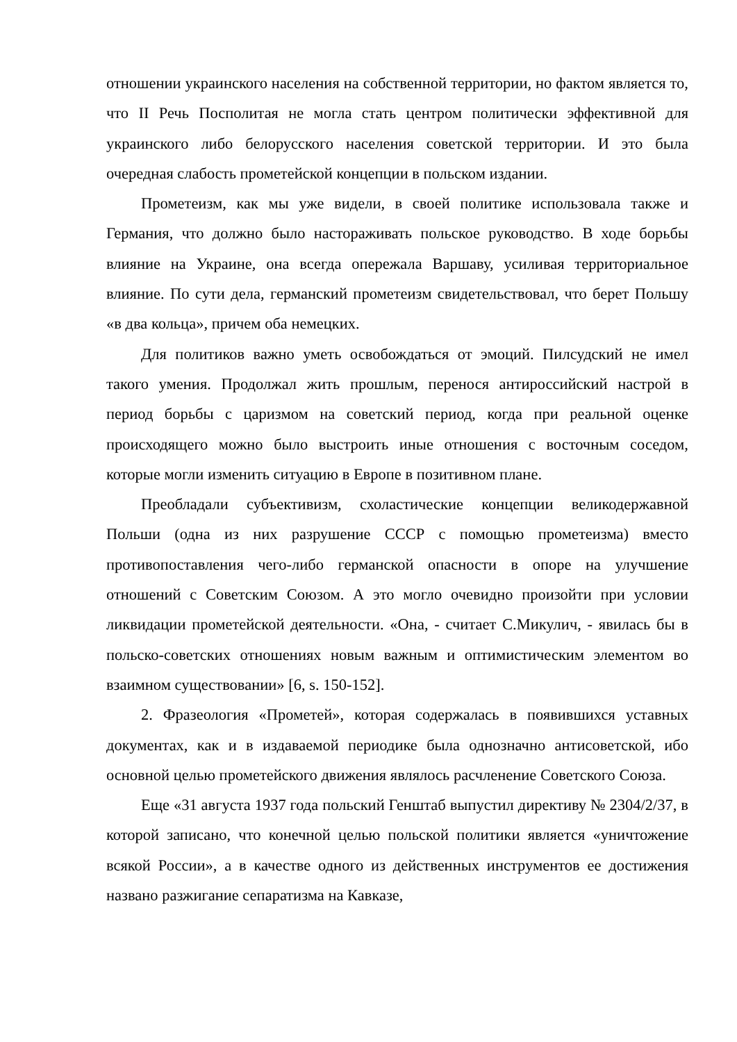отношении украинского населения на собственной территории, но фактом является то, что II Речь Посполитая не могла стать центром политически эффективной для украинского либо белорусского населения советской территории. И это была очередная слабость прометейской концепции в польском издании.
Прометеизм, как мы уже видели, в своей политике использовала также и Германия, что должно было настораживать польское руководство. В ходе борьбы влияние на Украине, она всегда опережала Варшаву, усиливая территориальное влияние. По сути дела, германский прометеизм свидетельствовал, что берет Польшу «в два кольца», причем оба немецких.
Для политиков важно уметь освобождаться от эмоций. Пилсудский не имел такого умения. Продолжал жить прошлым, перенося антироссийский настрой в период борьбы с царизмом на советский период, когда при реальной оценке происходящего можно было выстроить иные отношения с восточным соседом, которые могли изменить ситуацию в Европе в позитивном плане.
Преобладали субъективизм, схоластические концепции великодержавной Польши (одна из них разрушение СССР с помощью прометеизма) вместо противопоставления чего-либо германской опасности в опоре на улучшение отношений с Советским Союзом. А это могло очевидно произойти при условии ликвидации прометейской деятельности. «Она, - считает С.Микулич, - явилась бы в польско-советских отношениях новым важным и оптимистическим элементом во взаимном существовании» [6, s. 150-152].
2. Фразеология «Прометей», которая содержалась в появившихся уставных документах, как и в издаваемой периодике была однозначно антисоветской, ибо основной целью прометейского движения являлось расчленение Советского Союза.
Еще «31 августа 1937 года польский Генштаб выпустил директиву № 2304/2/37, в которой записано, что конечной целью польской политики является «уничтожение всякой России», а в качестве одного из действенных инструментов ее достижения названо разжигание сепаратизма на Кавказе,